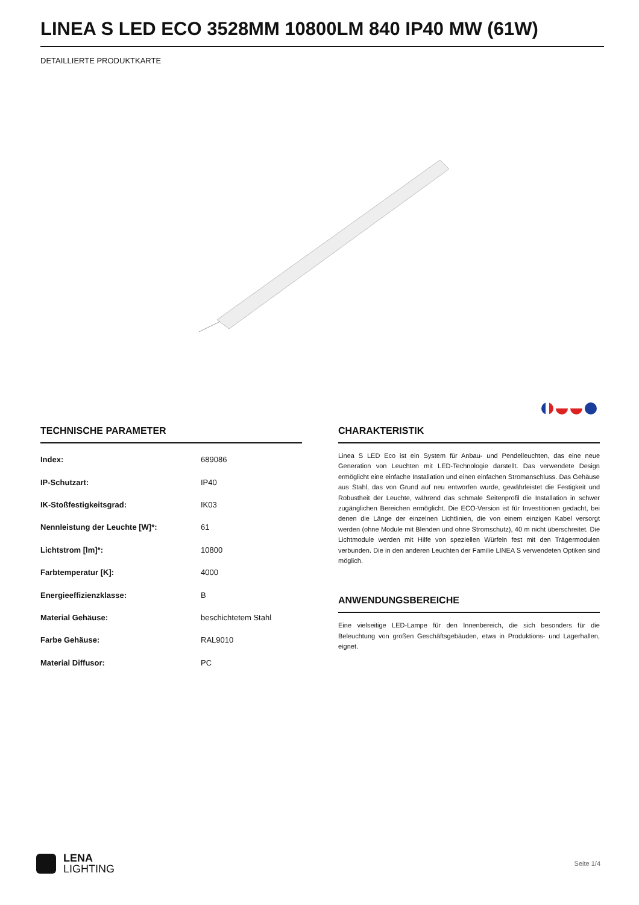LINEA S LED ECO 3528MM 10800LM 840 IP40 MW (61W)
DETAILLIERTE PRODUKTKARTE
TECHNISCHE PARAMETER
| Index: | 689086 |
| IP-Schutzart: | IP40 |
| IK-Stoßfestigkeitsgrad: | IK03 |
| Nennleistung der Leuchte [W]*: | 61 |
| Lichtstrom [lm]*: | 10800 |
| Farbtemperatur [K]: | 4000 |
| Energieeffizienzklasse: | B |
| Material Gehäuse: | beschichtetem Stahl |
| Farbe Gehäuse: | RAL9010 |
| Material Diffusor: | PC |
CHARAKTERISTIK
Linea S LED Eco ist ein System für Anbau- und Pendelleuchten, das eine neue Generation von Leuchten mit LED-Technologie darstellt. Das verwendete Design ermöglicht eine einfache Installation und einen einfachen Stromanschluss. Das Gehäuse aus Stahl, das von Grund auf neu entworfen wurde, gewährleistet die Festigkeit und Robustheit der Leuchte, während das schmale Seitenprofil die Installation in schwer zugänglichen Bereichen ermöglicht. Die ECO-Version ist für Investitionen gedacht, bei denen die Länge der einzelnen Lichtlinien, die von einem einzigen Kabel versorgt werden (ohne Module mit Blenden und ohne Stromschutz), 40 m nicht überschreitet. Die Lichtmodule werden mit Hilfe von speziellen Würfeln fest mit den Trägermodulen verbunden. Die in den anderen Leuchten der Familie LINEA S verwendeten Optiken sind möglich.
ANWENDUNGSBEREICHE
Eine vielseitige LED-Lampe für den Innenbereich, die sich besonders für die Beleuchtung von großen Geschäftsgebäuden, etwa in Produktions- und Lagerhallen, eignet.
LENA
LIGHTING
Seite 1/4